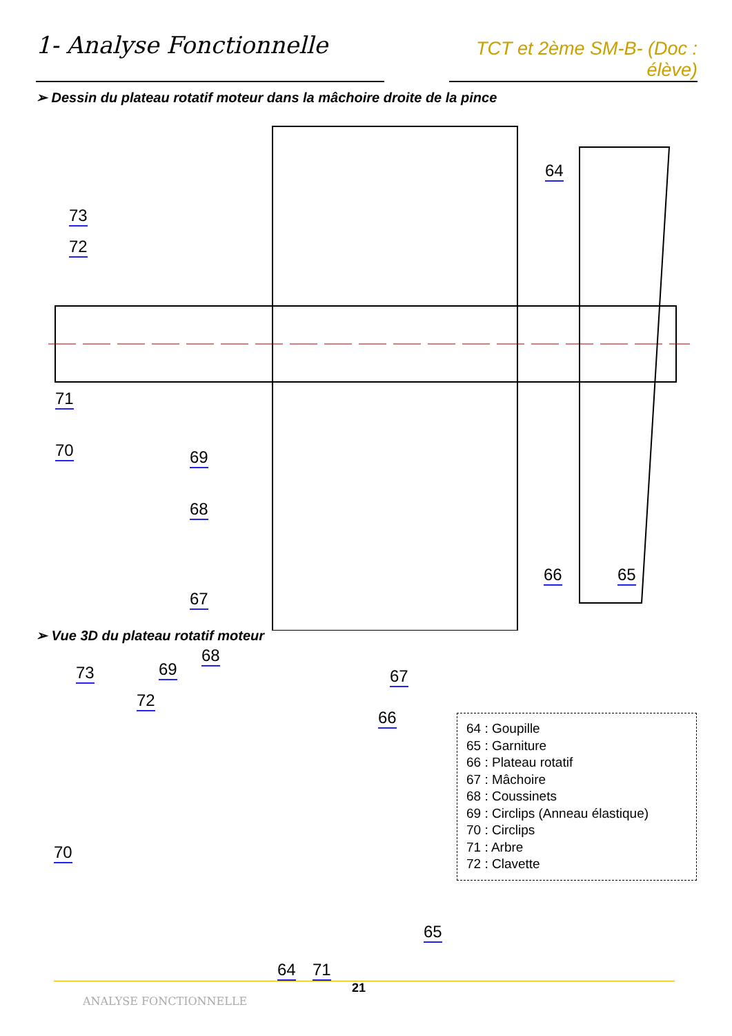1- Analyse Fonctionnelle
TCT et 2ème SM-B- (Doc : élève)
➢ Dessin du plateau rotatif moteur dans la mâchoire droite de la pince
73
72
71
70 69
68
67
64
66 65
➢ Vue 3D du plateau rotatif moteur
73 69
68
72
67
66
70
65
64 71
64 : Goupille
65 : Garniture
66 : Plateau rotatif
67 : Mâchoire
68 : Coussinets
69 : Circlips (Anneau élastique)
70 : Circlips
71 : Arbre
72 : Clavette
21
ANALYSE FONCTIONNELLE